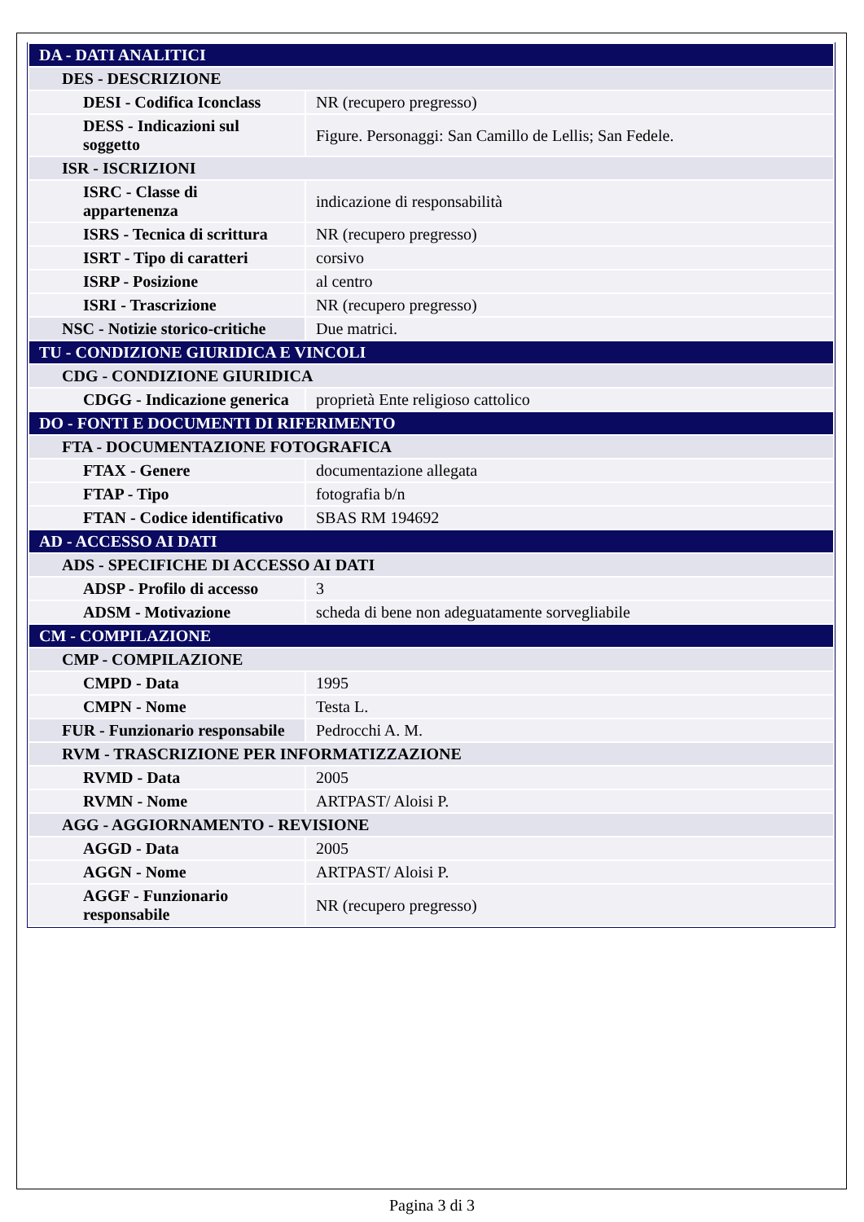| DA - DATI ANALITICI | |
| DES - DESCRIZIONE | |
| DESI - Codifica Iconclass | NR (recupero pregresso) |
| DESS - Indicazioni sul soggetto | Figure. Personaggi: San Camillo de Lellis; San Fedele. |
| ISR - ISCRIZIONI | |
| ISRC - Classe di appartenenza | indicazione di responsabilità |
| ISRS - Tecnica di scrittura | NR (recupero pregresso) |
| ISRT - Tipo di caratteri | corsivo |
| ISRP - Posizione | al centro |
| ISRI - Trascrizione | NR (recupero pregresso) |
| NSC - Notizie storico-critiche | Due matrici. |
| TU - CONDIZIONE GIURIDICA E VINCOLI | |
| CDG - CONDIZIONE GIURIDICA | |
| CDGG - Indicazione generica | proprietà Ente religioso cattolico |
| DO - FONTI E DOCUMENTI DI RIFERIMENTO | |
| FTA - DOCUMENTAZIONE FOTOGRAFICA | |
| FTAX - Genere | documentazione allegata |
| FTAP - Tipo | fotografia b/n |
| FTAN - Codice identificativo | SBAS RM 194692 |
| AD - ACCESSO AI DATI | |
| ADS - SPECIFICHE DI ACCESSO AI DATI | |
| ADSP - Profilo di accesso | 3 |
| ADSM - Motivazione | scheda di bene non adeguatamente sorvegliabile |
| CM - COMPILAZIONE | |
| CMP - COMPILAZIONE | |
| CMPD - Data | 1995 |
| CMPN - Nome | Testa L. |
| FUR - Funzionario responsabile | Pedrocchi A. M. |
| RVM - TRASCRIZIONE PER INFORMATIZZAZIONE | |
| RVMD - Data | 2005 |
| RVMN - Nome | ARTPAST/ Aloisi P. |
| AGG - AGGIORNAMENTO - REVISIONE | |
| AGGD - Data | 2005 |
| AGGN - Nome | ARTPAST/ Aloisi P. |
| AGGF - Funzionario responsabile | NR (recupero pregresso) |
Pagina 3 di 3